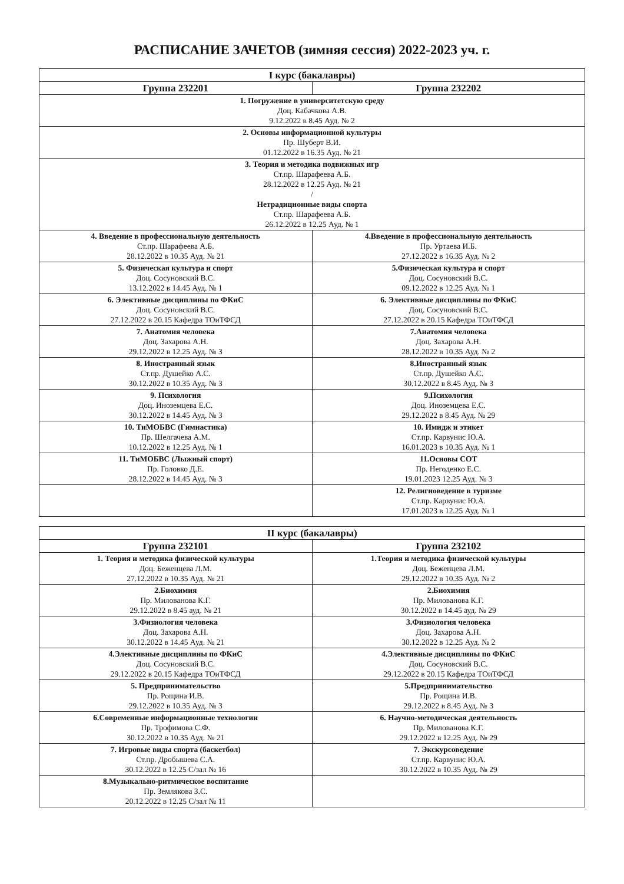РАСПИСАНИЕ ЗАЧЕТОВ (зимняя сессия) 2022-2023 уч. г.
| I курс (бакалавры) | |
| --- | --- |
| Группа 232201 | Группа 232202 |
| 1. Погружение в университетскую среду Доц. Кабачкова А.В. 9.12.2022 в 8.45 Ауд. № 2 | |
| 2. Основы информационной культуры Пр. Шуберт В.И. 01.12.2022 в 16.35 Ауд. № 21 | |
| 3. Теория и методика подвижных игр Ст.пр. Шарафеева А.Б. 28.12.2022 в 12.25 Ауд. № 21 / Нетрадиционные виды спорта Ст.пр. Шарафеева А.Б. 26.12.2022 в 12.25 Ауд. № 1 | |
| 4. Введение в профессиональную деятельность Ст.пр. Шарафеева А.Б. 28.12.2022 в 10.35 Ауд. № 21 | 4.Введение в профессиональную деятельность Пр. Уртаева И.Б. 27.12.2022 в 16.35 Ауд. № 2 |
| 5. Физическая культура и спорт Доц. Сосуновский В.С. 13.12.2022 в 14.45 Ауд. № 1 | 5.Физическая культура и спорт Доц. Сосуновский В.С. 09.12.2022 в 12.25 Ауд. № 1 |
| 6. Элективные дисциплины по ФКиС Доц. Сосуновский В.С. 27.12.2022 в 20.15 Кафедра ТОиТФСД | 6. Элективные дисциплины по ФКиС Доц. Сосуновский В.С. 27.12.2022 в 20.15 Кафедра ТОиТФСД |
| 7. Анатомия человека Доц. Захарова А.Н. 29.12.2022 в 12.25 Ауд. № 3 | 7.Анатомия человека Доц. Захарова А.Н. 28.12.2022 в 10.35 Ауд. № 2 |
| 8. Иностранный язык Ст.пр. Душейко А.С. 30.12.2022 в 10.35 Ауд. № 3 | 8.Иностранный язык Ст.пр. Душейко А.С. 30.12.2022 в 8.45 Ауд. № 3 |
| 9. Психология Доц. Иноземцева Е.С. 30.12.2022 в 14.45 Ауд. № 3 | 9.Психология Доц. Иноземцева Е.С. 29.12.2022 в 8.45 Ауд. № 29 |
| 10. ТиМОБВС (Гимнастика) Пр. Шелгачева А.М. 10.12.2022 в 12.25 Ауд. № 1 | 10. Имидж и этикет Ст.пр. Карвунис Ю.А. 16.01.2023 в 10.35 Ауд. № 1 |
| 11. ТиМОБВС (Лыжный спорт) Пр. Головко Д.Е. 28.12.2022 в 14.45 Ауд. № 3 | 11.Основы СОТ Пр. Негоденко Е.С. 19.01.2023 12.25 Ауд. № 3 |
| | 12. Религиоведение в туризме Ст.пр. Карвунис Ю.А. 17.01.2023 в 12.25 Ауд. № 1 |
| II курс (бакалавры) | |
| --- | --- |
| Группа 232101 | Группа 232102 |
| 1. Теория и методика физической культуры Доц. Беженцева Л.М. 27.12.2022 в 10.35 Ауд. № 21 | 1.Теория и методика физической культуры Доц. Беженцева Л.М. 29.12.2022 в 10.35 Ауд. № 2 |
| 2.Биохимия Пр. Милованова К.Г. 29.12.2022 в 8.45 ауд. № 21 | 2.Биохимия Пр. Милованова К.Г. 30.12.2022 в 14.45 ауд. № 29 |
| 3.Физиология человека Доц. Захарова А.Н. 30.12.2022 в 14.45 Ауд. № 21 | 3.Физиология человека Доц. Захарова А.Н. 30.12.2022 в 12.25 Ауд. № 2 |
| 4.Элективные дисциплины по ФКиС Доц. Сосуновский В.С. 29.12.2022 в 20.15 Кафедра ТОиТФСД | 4.Элективные дисциплины по ФКиС Доц. Сосуновский В.С. 29.12.2022 в 20.15 Кафедра ТОиТФСД |
| 5. Предпринимательство Пр. Рощина И.В. 29.12.2022 в 10.35 Ауд. № 3 | 5.Предпринимательство Пр. Рощина И.В. 29.12.2022 в 8.45 Ауд. № 3 |
| 6.Современные информационные технологии Пр. Трофимова С.Ф. 30.12.2022 в 10.35 Ауд. № 21 | 6. Научно-методическая деятельность Пр. Милованова К.Г. 29.12.2022 в 12.25 Ауд. № 29 |
| 7. Игровые виды спорта (баскетбол) Ст.пр. Дробышева С.А. 30.12.2022 в 12.25 С/зал № 16 | 7. Экскурсоведение Ст.пр. Карвунис Ю.А. 30.12.2022 в 10.35 Ауд. № 29 |
| 8.Музыкально-ритмическое воспитание Пр. Землякова З.С. 20.12.2022 в 12.25 С/зал № 11 | |